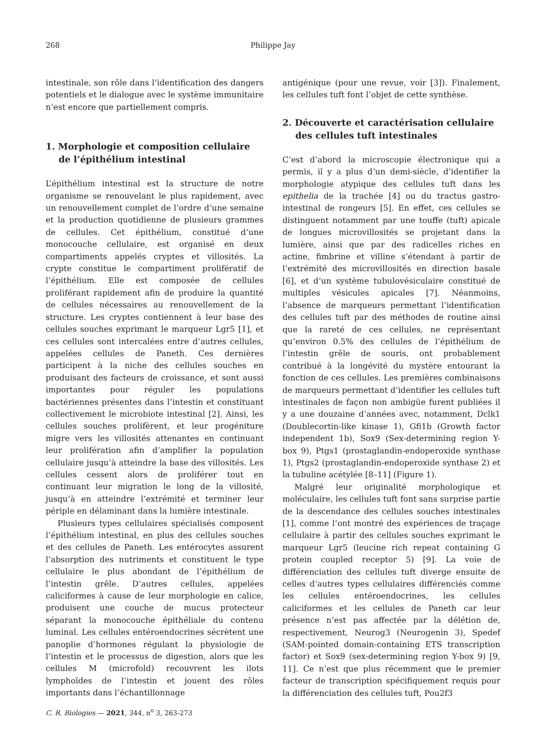268
Philippe Jay
intestinale, son rôle dans l’identification des dangers potentiels et le dialogue avec le système immunitaire n’est encore que partiellement compris.
1. Morphologie et composition cellulaire de l’épithélium intestinal
L’épithélium intestinal est la structure de notre organisme se renouvelant le plus rapidement, avec un renouvellement complet de l’ordre d’une semaine et la production quotidienne de plusieurs grammes de cellules. Cet épithélium, constitué d’une monocouche cellulaire, est organisé en deux compartiments appelés cryptes et villosités. La crypte constitue le compartiment prolifératif de l’épithélium. Elle est composée de cellules proliférant rapidement afin de produire la quantité de cellules nécessaires au renouvellement de la structure. Les cryptes contiennent à leur base des cellules souches exprimant le marqueur Lgr5 [1], et ces cellules sont intercalées entre d’autres cellules, appelées cellules de Paneth. Ces dernières participent à la niche des cellules souches en produisant des facteurs de croissance, et sont aussi importantes pour réguler les populations bactériennes présentes dans l’intestin et constituant collectivement le microbiote intestinal [2]. Ainsi, les cellules souches prolifèrent, et leur progéniture migre vers les villosités attenantes en continuant leur prolifération afin d’amplifier la population cellulaire jusqu’à atteindre la base des villosités. Les cellules cessent alors de proliférer tout en continuant leur migration le long de la villosité, jusqu’à en atteindre l’extrémité et terminer leur périple en délaminant dans la lumière intestinale.
Plusieurs types cellulaires spécialisés composent l’épithélium intestinal, en plus des cellules souches et des cellules de Paneth. Les entérocytes assurent l’absorption des nutriments et constituent le type cellulaire le plus abondant de l’épithélium de l’intestin grêle. D’autres cellules, appelées caliciformes à cause de leur morphologie en calice, produisent une couche de mucus protecteur séparant la monocouche épithéliale du contenu luminal. Les cellules entéroendocrines sécrètent une panoplie d’hormones régulant la physiologie de l’intestin et le processus de digestion, alors que les cellules M (microfold) recouvrent les ilots lymphoïdes de l’intestin et jouent des rôles importants dans l’échantillonnage
antigénique (pour une revue, voir [3]). Finalement, les cellules tuft font l’objet de cette synthèse.
2. Découverte et caractérisation cellulaire des cellules tuft intestinales
C’est d’abord la microscopie électronique qui a permis, il y a plus d’un demi-siècle, d’identifier la morphologie atypique des cellules tuft dans les epithelia de la trachée [4] ou du tractus gastro-intestinal de rongeurs [5]. En effet, ces cellules se distinguent notamment par une touffe (tuft) apicale de longues microvillosités se projetant dans la lumière, ainsi que par des radicelles riches en actine, fimbrine et villine s’étendant à partir de l’extrémité des microvillosités en direction basale [6], et d’un système tubulovésiculaire constitué de multiples vésicules apicales [7]. Néanmoins, l’absence de marqueurs permettant l’identification des cellules tuft par des méthodes de routine ainsi que la rareté de ces cellules, ne représentant qu’environ 0.5% des cellules de l’épithélium de l’intestin grêle de souris, ont probablement contribué à la longévité du mystère entourant la fonction de ces cellules. Les premières combinaisons de marqueurs permettant d’identifier les cellules tuft intestinales de façon non ambigüe furent publiées il y a une douzaine d’années avec, notamment, Dclk1 (Doublecortin-like kinase 1), Gfi1b (Growth factor independent 1b), Sox9 (Sex-determining region Y-box 9), Ptgs1 (prostaglandin-endoperoxide synthase 1), Ptgs2 (prostaglandin-endoperoxide synthase 2) et la tubuline acétylée [8–11] (Figure 1).
Malgré leur originalité morphologique et moléculaire, les cellules tuft font sans surprise partie de la descendance des cellules souches intestinales [1], comme l’ont montré des expériences de traçage cellulaire à partir des cellules souches exprimant le marqueur Lgr5 (leucine rich repeat containing G protein coupled receptor 5) [9]. La voie de différenciation des cellules tuft diverge ensuite de celles d’autres types cellulaires différenciés comme les cellules entéroendocrines, les cellules caliciformes et les cellules de Paneth car leur présence n’est pas affectée par la délétion de, respectivement, Neurog3 (Neurogenin 3), Spedef (SAM-pointed domain-containing ETS transcription factor) et Sox9 (sex-determining region Y-box 9) [9, 11]. Ce n’est que plus récemment que le premier facteur de transcription spécifiquement requis pour la différenciation des cellules tuft, Pou2f3
C. R. Biologies — 2021, 344, n<sup>o</sup> 3, 263-273